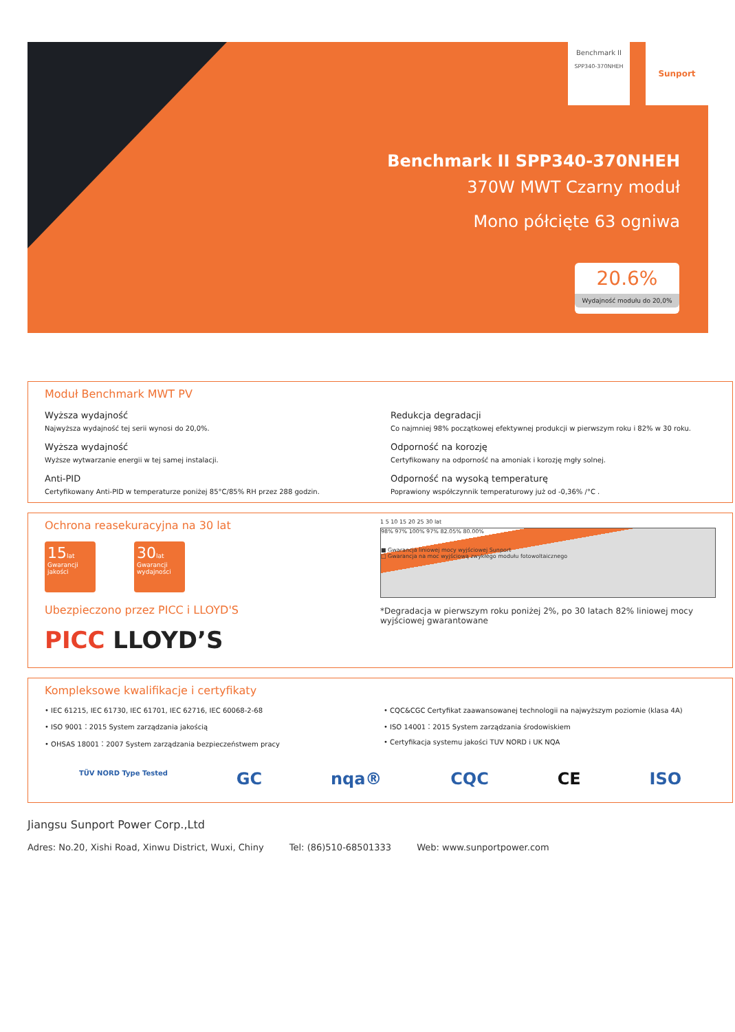Benchmark II
SPP340-370NHEH
Sunport
Benchmark II SPP340-370NHEH
370W MWT Czarny moduł
Mono półcięte 63 ogniwa
20.6%
Wydajność modułu do 20,0%
Moduł Benchmark MWT PV
Wyższa wydajność
Najwyższa wydajność tej serii wynosi do 20,0%.
Redukcja degradacji
Co najmniej 98% początkowej efektywnej produkcji w pierwszym roku i 82% w 30 roku.
Wyższa wydajność
Wyższe wytwarzanie energii w tej samej instalacji.
Odporność na korozję
Certyfikowany na odporność na amoniak i korozję mgły solnej.
Anti-PID
Certyfikowany Anti-PID w temperaturze poniżej 85°C/85% RH przez 288 godzin.
Odporność na wysoką temperaturę
Poprawiony współczynnik temperaturowy już od -0,36% /°C .
Ochrona reasekuracyjna na 30 lat
15lat
Gwarancji jakości 30lat
Gwarancji wydajności
Ubezpieczono przez PICC i LLOYD'S
PICC LLOYD’S
1 5 10 15 20 25 30 lat
98% 97% 100% 97% 82.05% 80.00%
■ Gwarancja liniowej mocy wyjściowej Sunport
□ Gwarancja na moc wyjściową zwykłego modułu fotowoltaicznego
*Degradacja w pierwszym roku poniżej 2%, po 30 latach 82% liniowej mocy wyjściowej gwarantowane
Kompleksowe kwalifikacje i certyfikaty
• IEC 61215, IEC 61730, IEC 61701, IEC 62716, IEC 60068-2-68
• CQC&CGC Certyfikat zaawansowanej technologii na najwyższym poziomie (klasa 4A)
• ISO 9001：2015 System zarządzania jakością
• ISO 14001：2015 System zarządzania środowiskiem
• OHSAS 18001：2007 System zarządzania bezpieczeństwem pracy
• Certyfikacja systemu jakości TUV NORD i UK NQA
TÜV NORD Type Tested GC nqa® CQC CE ISO
Jiangsu Sunport Power Corp.,Ltd
Adres: No.20, Xishi Road, Xinwu District, Wuxi, Chiny Tel: (86)510-68501333 Web: www.sunportpower.com